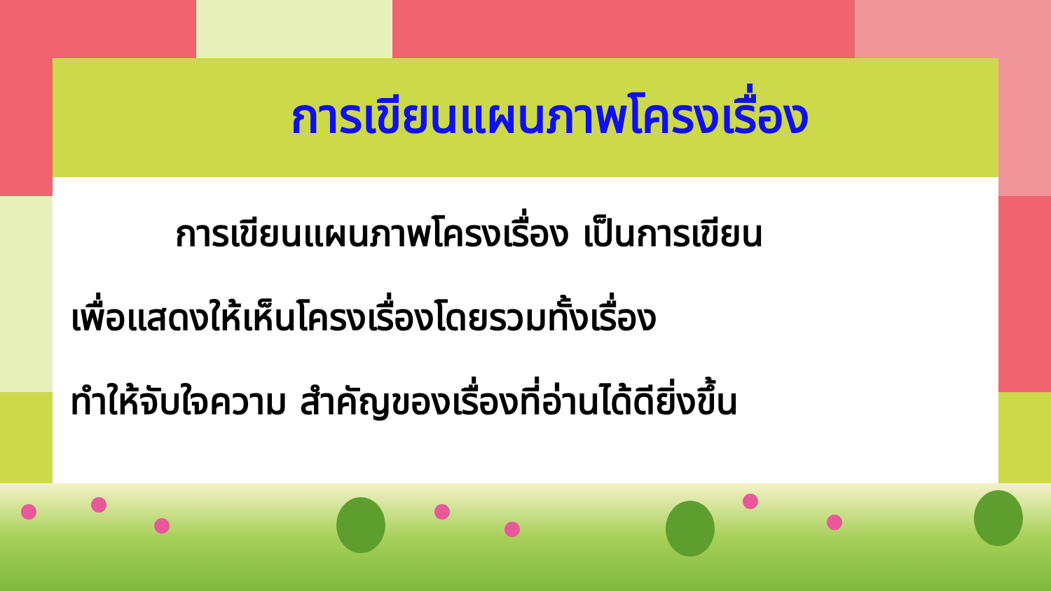การเขียนแผนภาพโครงเรื่อง
การเขียนแผนภาพโครงเรื่อง เป็นการเขียน
เพื่อแสดงให้เห็นโครงเรื่องโดยรวมทั้งเรื่อง
ทำให้จับใจความ สำคัญของเรื่องที่อ่านได้ดียิ่งขึ้น